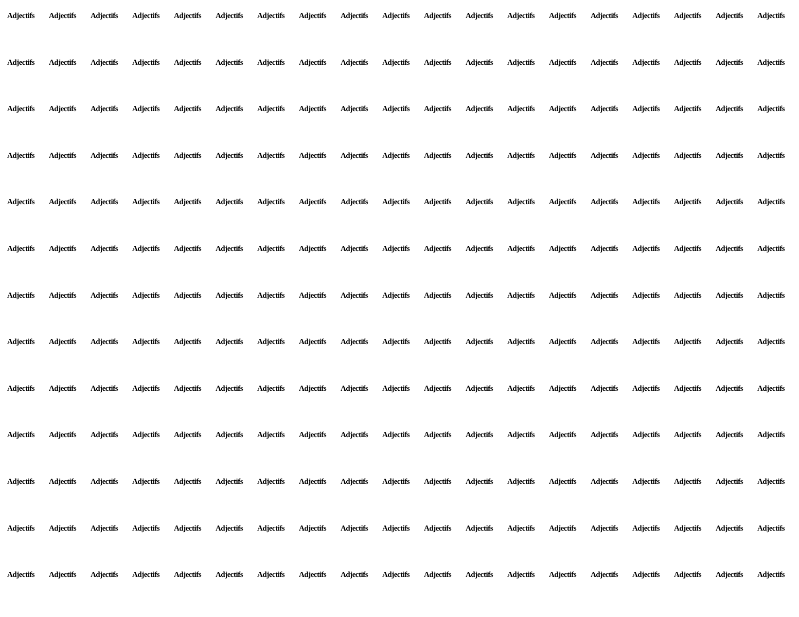Adjectifs Adjectifs Adjectifs Adjectifs Adjectifs Adjectifs Adjectifs Adjectifs Adjectifs Adjectifs Adjectifs Adjectifs Adjectifs Adjectifs Adjectifs Adjectifs Adjectifs Adjectifs Adjectifs Adjectifs Adjectifs Adjectifs Adjectifs Adjectifs Adjectifs Adjectifs Adjectifs Adjectifs Adjectifs Adjectifs Adjectifs Adjectifs Adjectifs Adjectifs Adjectifs Adjectifs Adjectifs Adjectifs Adjectifs Adjectifs Adjectifs Adjectifs Adjectifs Adjectifs Adjectifs Adjectifs Adjectifs Adjectifs Adjectifs Adjectifs Adjectifs Adjectifs Adjectifs Adjectifs Adjectifs Adjectifs Adjectifs Adjectifs Adjectifs Adjectifs Adjectifs Adjectifs Adjectifs Adjectifs Adjectifs Adjectifs Adjectifs Adjectifs Adjectifs Adjectifs Adjectifs Adjectifs Adjectifs Adjectifs Adjectifs Adjectifs Adjectifs Adjectifs Adjectifs Adjectifs Adjectifs Adjectifs Adjectifs Adjectifs Adjectifs Adjectifs Adjectifs Adjectifs Adjectifs Adjectifs Adjectifs Adjectifs Adjectifs Adjectifs Adjectifs Adjectifs Adjectifs Adjectifs Adjectifs Adjectifs Adjectifs Adjectifs Adjectifs Adjectifs Adjectifs Adjectifs Adjectifs Adjectifs Adjectifs Adjectifs Adjectifs Adjectifs Adjectifs Adjectifs Adjectifs Adjectifs Adjectifs Adjectifs Adjectifs Adjectifs Adjectifs Adjectifs Adjectifs Adjectifs Adjectifs Adjectifs Adjectifs Adjectifs Adjectifs Adjectifs Adjectifs Adjectifs Adjectifs Adjectifs Adjectifs Adjectifs Adjectifs Adjectifs Adjectifs Adjectifs Adjectifs Adjectifs Adjectifs Adjectifs Adjectifs Adjectifs Adjectifs Adjectifs Adjectifs Adjectifs Adjectifs Adjectifs Adjectifs Adjectifs Adjectifs Adjectifs Adjectifs Adjectifs Adjectifs Adjectifs Adjectifs Adjectifs Adjectifs Adjectifs Adjectifs Adjectifs Adjectifs Adjectifs Adjectifs Adjectifs Adjectifs Adjectifs Adjectifs Adjectifs Adjectifs Adjectifs Adjectifs Adjectifs Adjectifs Adjectifs Adjectifs Adjectifs Adjectifs Adjectifs Adjectifs Adjectifs Adjectifs Adjectifs Adjectifs Adjectifs Adjectifs Adjectifs Adjectifs Adjectifs Adjectifs Adjectifs Adjectifs Adjectifs Adjectifs Adjectifs Adjectifs Adjectifs Adjectifs Adjectifs Adjectifs Adjectifs Adjectifs Adjectifs Adjectifs Adjectifs Adjectifs Adjectifs Adjectifs Adjectifs Adjectifs Adjectifs Adjectifs Adjectifs Adjectifs Adjectifs Adjectifs Adjectifs Adjectifs Adjectifs Adjectifs Adjectifs Adjectifs Adjectifs Adjectifs Adjectifs Adjectifs Adjectifs Adjectifs Adjectifs Adjectifs Adjectifs Adjectifs Adjectifs Adjectifs Adjectifs Adjectifs Adjectifs Adjectifs Adjectifs Adjectifs Adjectifs Adjectifs